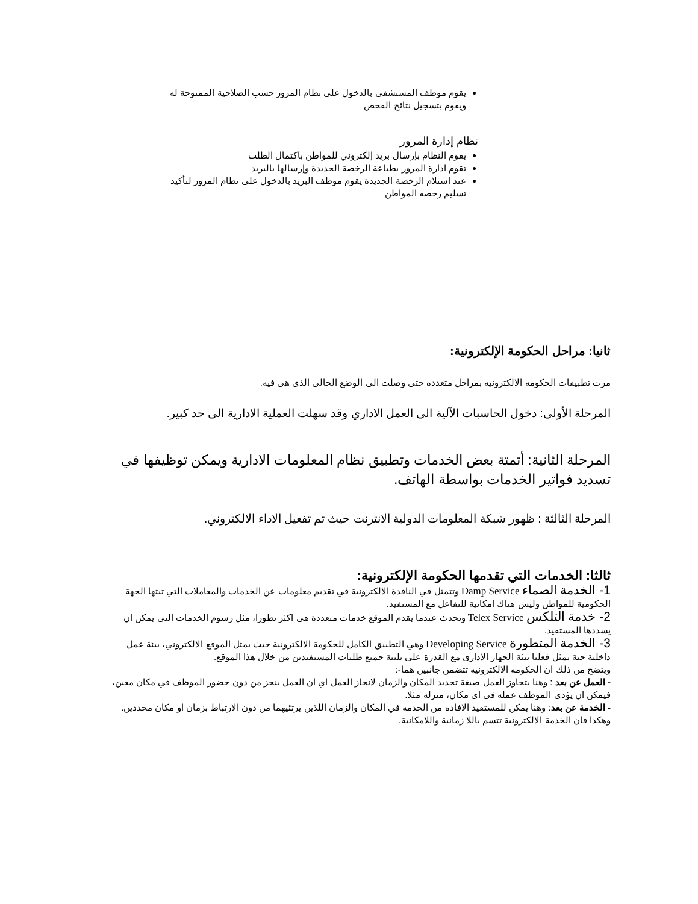يقوم موظف المستشفى بالدخول على نظام المرور حسب الصلاحية الممنوحة له ويقوم بتسجيل نتائج الفحص
نظام إدارة المرور
يقوم النظام بإرسال بريد إلكتروني للمواطن باكتمال الطلب
تقوم ادارة المرور بطباعة الرخصة الجديدة وإرسالها بالبريد
عند استلام الرخصة الجديدة يقوم موظف البريد بالدخول على نظام المرور لتأكيد تسليم رخصة المواطن
ثانيا: مراحل الحكومة الإلكترونية:
مرت تطبيقات الحكومة الالكترونية بمراحل متعددة حتى وصلت الى الوضع الحالي الذي هي فيه.
المرحلة الأولى: دخول الحاسبات الآلية الى العمل الاداري وقد سهلت العملية الادارية الى حد كبير.
المرحلة الثانية: أتمتة بعض الخدمات وتطبيق نظام المعلومات الادارية ويمكن توظيفها في تسديد فواتير الخدمات بواسطة الهاتف.
المرحلة الثالثة : ظهور شبكة المعلومات الدولية الانترنت حيث تم تفعيل الاداء الالكتروني.
ثالثا: الخدمات التي تقدمها الحكومة الإلكترونية:
1- الخدمة الصماء Damp Service وتتمثل في النافذة الالكترونية في تقديم معلومات عن الخدمات والمعاملات التي تبثها الجهة الحكومية للمواطن وليس هناك امكانية للتفاعل مع المستفيد.
2- خدمة التلكس Telex Service وتحدث عندما يقدم الموقع خدمات متعددة هي اكثر تطورا، مثل رسوم الخدمات التي يمكن ان يسددها المستفيد.
3- الخدمة المتطورة Developing Service وهي التطبيق الكامل للحكومة الالكترونية حيث يمثل الموقع الالكتروني، بيئة عمل داخلية حية تمثل فعليا بيئة الجهاز الاداري مع القدرة على تلبية جميع طلبات المستفيدين من خلال هذا الموقع.
ويتضح من ذلك ان الحكومة الالكترونية تتضمن جانبين هما-:
- العمل عن بعد : وهنا يتجاوز العمل صيغة تحديد المكان والزمان لانجاز العمل اي ان العمل ينجز من دون حضور الموظف في مكان معين، فيمكن ان يؤدي الموظف عمله في اي مكان، منزله مثلا.
- الخدمة عن بعد: وهنا يمكن للمستفيد الافادة من الخدمة في المكان والزمان اللذين يرتئيهما من دون الارتباط بزمان او مكان محددين. وهكذا فان الخدمة الالكترونية تتسم باللا زمانية واللامكانية.